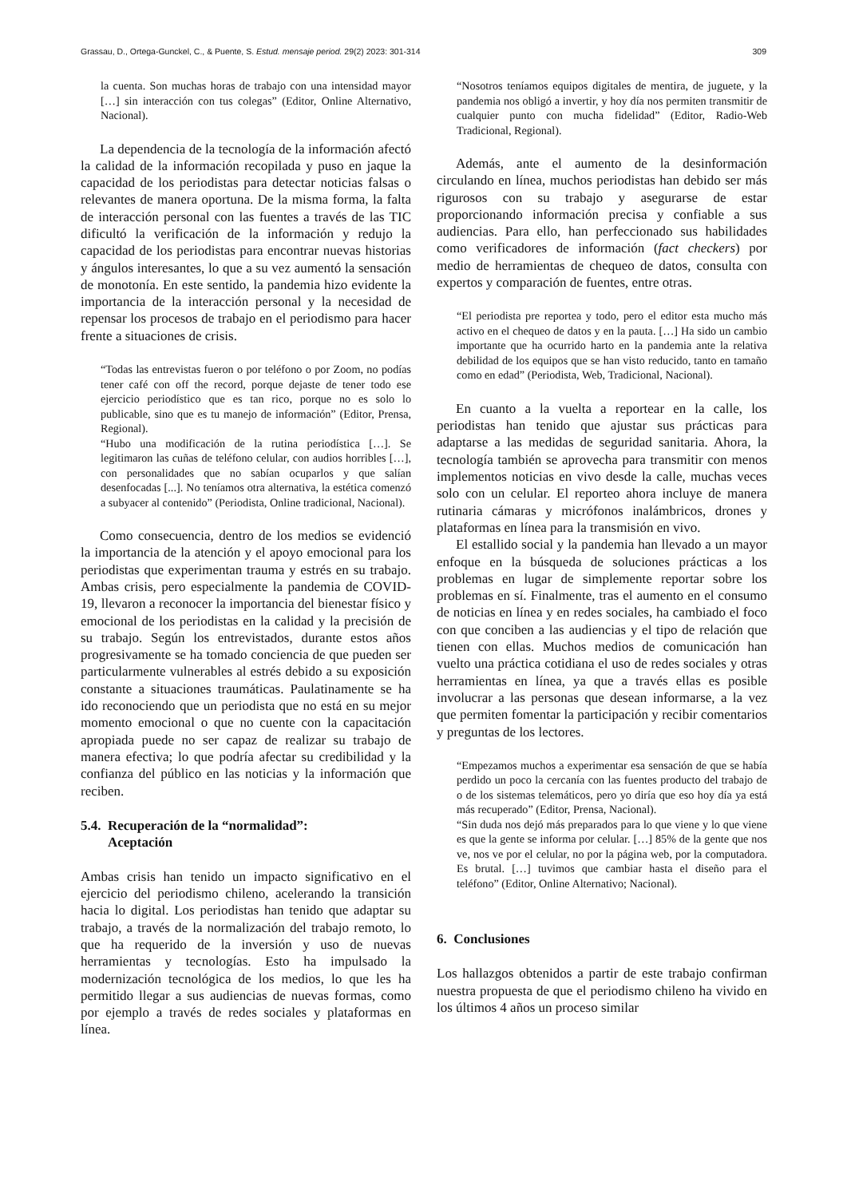Grassau, D., Ortega-Gunckel, C., & Puente, S. Estud. mensaje period. 29(2) 2023: 301-314 309
la cuenta. Son muchas horas de trabajo con una intensidad mayor […] sin interacción con tus colegas” (Editor, Online Alternativo, Nacional).
La dependencia de la tecnología de la información afectó la calidad de la información recopilada y puso en jaque la capacidad de los periodistas para detectar noticias falsas o relevantes de manera oportuna. De la misma forma, la falta de interacción personal con las fuentes a través de las TIC dificultó la verificación de la información y redujo la capacidad de los periodistas para encontrar nuevas historias y ángulos interesantes, lo que a su vez aumentó la sensación de monotonía. En este sentido, la pandemia hizo evidente la importancia de la interacción personal y la necesidad de repensar los procesos de trabajo en el periodismo para hacer frente a situaciones de crisis.
“Todas las entrevistas fueron o por teléfono o por Zoom, no podías tener café con off the record, porque dejaste de tener todo ese ejercicio periodístico que es tan rico, porque no es solo lo publicable, sino que es tu manejo de información” (Editor, Prensa, Regional).
“Hubo una modificación de la rutina periodística […]. Se legitimaron las cuñas de teléfono celular, con audios horribles […], con personalidades que no sabían ocuparlos y que salían desenfocadas [...]. No teníamos otra alternativa, la estética comenzó a subyacer al contenido” (Periodista, Online tradicional, Nacional).
Como consecuencia, dentro de los medios se evidenció la importancia de la atención y el apoyo emocional para los periodistas que experimentan trauma y estrés en su trabajo. Ambas crisis, pero especialmente la pandemia de COVID-19, llevaron a reconocer la importancia del bienestar físico y emocional de los periodistas en la calidad y la precisión de su trabajo. Según los entrevistados, durante estos años progresivamente se ha tomado conciencia de que pueden ser particularmente vulnerables al estrés debido a su exposición constante a situaciones traumáticas. Paulatinamente se ha ido reconociendo que un periodista que no está en su mejor momento emocional o que no cuente con la capacitación apropiada puede no ser capaz de realizar su trabajo de manera efectiva; lo que podría afectar su credibilidad y la confianza del público en las noticias y la información que reciben.
5.4. Recuperación de la “normalidad”:
Aceptación
Ambas crisis han tenido un impacto significativo en el ejercicio del periodismo chileno, acelerando la transición hacia lo digital. Los periodistas han tenido que adaptar su trabajo, a través de la normalización del trabajo remoto, lo que ha requerido de la inversión y uso de nuevas herramientas y tecnologías. Esto ha impulsado la modernización tecnológica de los medios, lo que les ha permitido llegar a sus audiencias de nuevas formas, como por ejemplo a través de redes sociales y plataformas en línea.
“Nosotros teníamos equipos digitales de mentira, de juguete, y la pandemia nos obligó a invertir, y hoy día nos permiten transmitir de cualquier punto con mucha fidelidad” (Editor, Radio-Web Tradicional, Regional).
Además, ante el aumento de la desinformación circulando en línea, muchos periodistas han debido ser más rigurosos con su trabajo y asegurarse de estar proporcionando información precisa y confiable a sus audiencias. Para ello, han perfeccionado sus habilidades como verificadores de información (fact checkers) por medio de herramientas de chequeo de datos, consulta con expertos y comparación de fuentes, entre otras.
“El periodista pre reportea y todo, pero el editor esta mucho más activo en el chequeo de datos y en la pauta. […] Ha sido un cambio importante que ha ocurrido harto en la pandemia ante la relativa debilidad de los equipos que se han visto reducido, tanto en tamaño como en edad” (Periodista, Web, Tradicional, Nacional).
En cuanto a la vuelta a reportear en la calle, los periodistas han tenido que ajustar sus prácticas para adaptarse a las medidas de seguridad sanitaria. Ahora, la tecnología también se aprovecha para transmitir con menos implementos noticias en vivo desde la calle, muchas veces solo con un celular. El reporteo ahora incluye de manera rutinaria cámaras y micrófonos inalámbricos, drones y plataformas en línea para la transmisión en vivo.
El estallido social y la pandemia han llevado a un mayor enfoque en la búsqueda de soluciones prácticas a los problemas en lugar de simplemente reportar sobre los problemas en sí. Finalmente, tras el aumento en el consumo de noticias en línea y en redes sociales, ha cambiado el foco con que conciben a las audiencias y el tipo de relación que tienen con ellas. Muchos medios de comunicación han vuelto una práctica cotidiana el uso de redes sociales y otras herramientas en línea, ya que a través ellas es posible involucrar a las personas que desean informarse, a la vez que permiten fomentar la participación y recibir comentarios y preguntas de los lectores.
“Empezamos muchos a experimentar esa sensación de que se había perdido un poco la cercanía con las fuentes producto del trabajo de o de los sistemas telemáticos, pero yo diría que eso hoy día ya está más recuperado” (Editor, Prensa, Nacional).
“Sin duda nos dejó más preparados para lo que viene y lo que viene es que la gente se informa por celular. […] 85% de la gente que nos ve, nos ve por el celular, no por la página web, por la computadora. Es brutal. […] tuvimos que cambiar hasta el diseño para el teléfono” (Editor, Online Alternativo; Nacional).
6. Conclusiones
Los hallazgos obtenidos a partir de este trabajo confirman nuestra propuesta de que el periodismo chileno ha vivido en los últimos 4 años un proceso similar